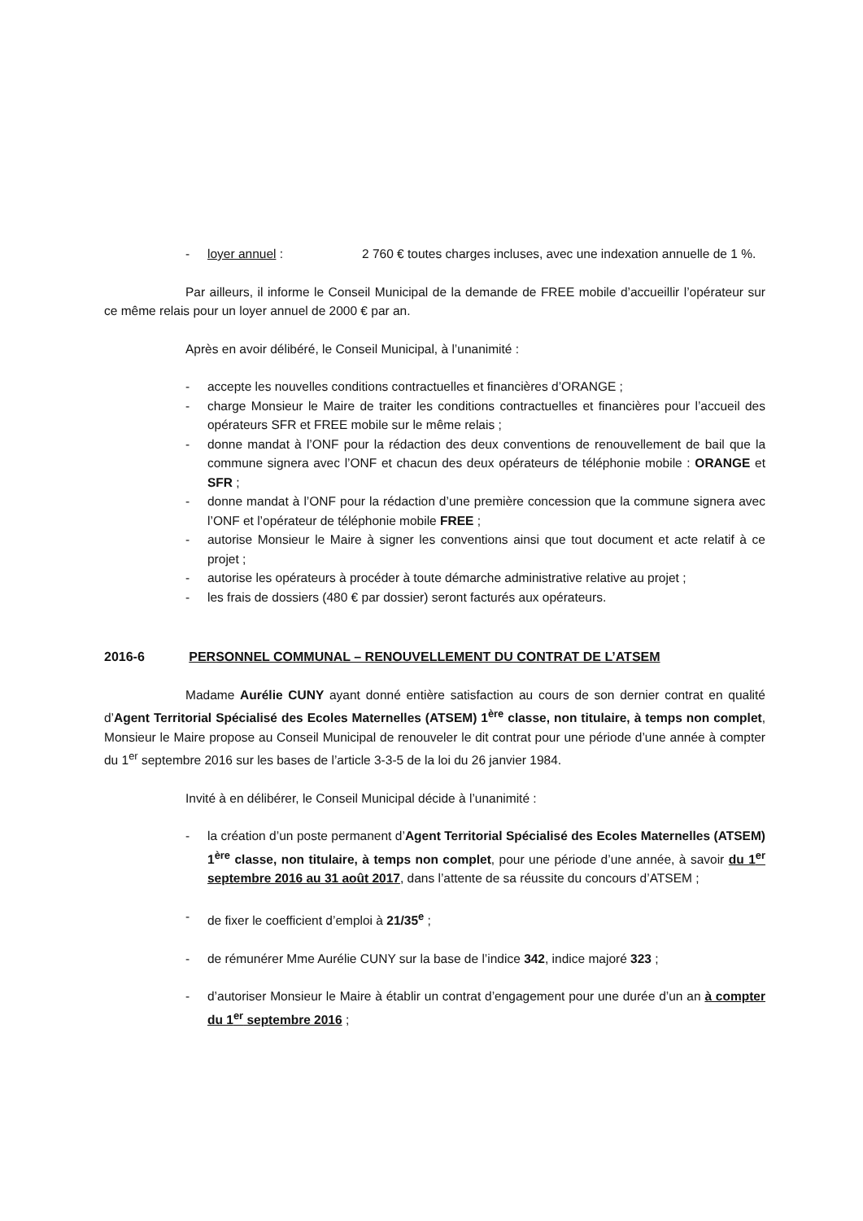- loyer annuel : 2 760 € toutes charges incluses, avec une indexation annuelle de 1 %.
Par ailleurs, il informe le Conseil Municipal de la demande de FREE mobile d’accueillir l’opérateur sur ce même relais pour un loyer annuel de 2000 € par an.
Après en avoir délibéré, le Conseil Municipal, à l’unanimité :
- accepte les nouvelles conditions contractuelles et financières d’ORANGE ;
- charge Monsieur le Maire de traiter les conditions contractuelles et financières pour l’accueil des opérateurs SFR et FREE mobile sur le même relais ;
- donne mandat à l’ONF pour la rédaction des deux conventions de renouvellement de bail que la commune signera avec l’ONF et chacun des deux opérateurs de téléphonie mobile : ORANGE et SFR ;
- donne mandat à l’ONF pour la rédaction d’une première concession que la commune signera avec l’ONF et l’opérateur de téléphonie mobile FREE ;
- autorise Monsieur le Maire à signer les conventions ainsi que tout document et acte relatif à ce projet ;
- autorise les opérateurs à procéder à toute démarche administrative relative au projet ;
- les frais de dossiers (480 € par dossier) seront facturés aux opérateurs.
2016-6 PERSONNEL COMMUNAL – RENOUVELLEMENT DU CONTRAT DE L’ATSEM
Madame Aurélie CUNY ayant donné entière satisfaction au cours de son dernier contrat en qualité d’Agent Territorial Spécialisé des Ecoles Maternelles (ATSEM) 1<sup>ère</sup> classe, non titulaire, à temps non complet, Monsieur le Maire propose au Conseil Municipal de renouveler le dit contrat pour une période d’une année à compter du 1<sup>er</sup> septembre 2016 sur les bases de l’article 3-3-5 de la loi du 26 janvier 1984.
Invité à en délibérer, le Conseil Municipal décide à l’unanimité :
- la création d’un poste permanent d’Agent Territorial Spécialisé des Ecoles Maternelles (ATSEM) 1<sup>ère</sup> classe, non titulaire, à temps non complet, pour une période d’une année, à savoir du 1<sup>er</sup> septembre 2016 au 31 août 2017, dans l’attente de sa réussite du concours d’ATSEM ;
- de fixer le coefficient d’emploi à 21/35<sup>e</sup> ;
- de rémunérer Mme Aurélie CUNY sur la base de l’indice 342, indice majoré 323 ;
- d’autoriser Monsieur le Maire à établir un contrat d’engagement pour une durée d’un an à compter du 1<sup>er</sup> septembre 2016 ;